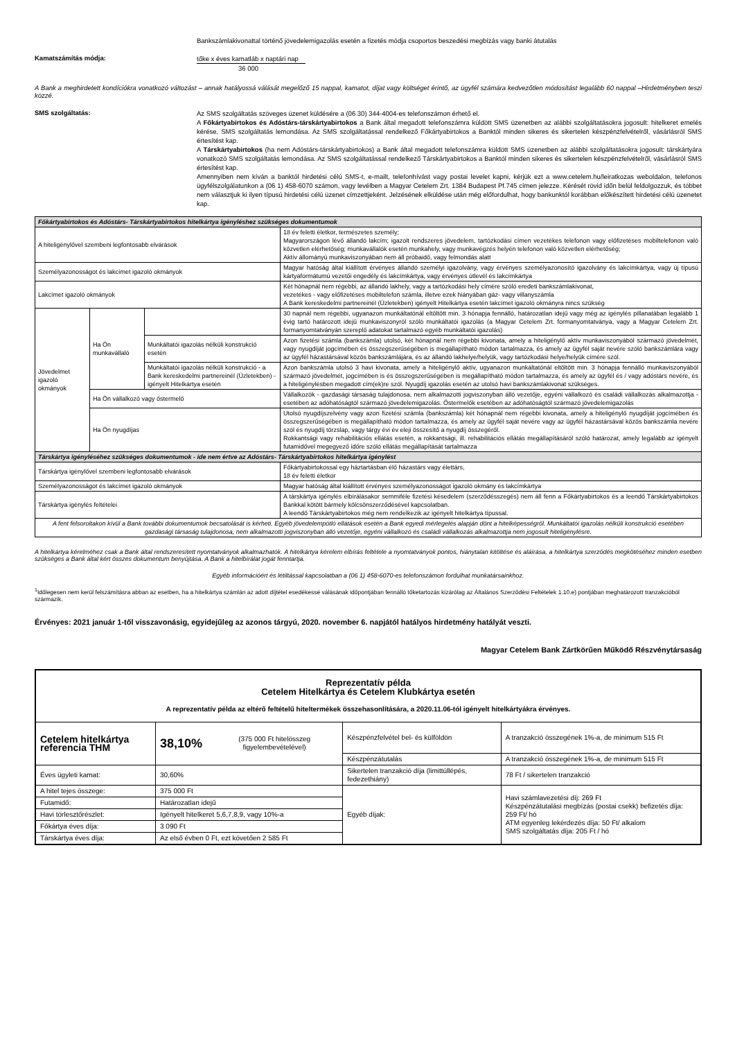Bankszámlakivonattal történő jövedelemigazolás esetén a fizetés módja csoportos beszedési megbízás vagy banki átutalás
Kamatszámítás módja:
tőke x éves kamatláb x naptári nap
36 000
A Bank a meghirdetett kondíciókra vonatkozó változást – annak hatályossá válását megelőző 15 nappal, kamatot, díjat vagy költséget érintő, az ügyfél számára kedvezőtlen módosítást legalább 60 nappal –Hirdetményben teszi közzé.
SMS szolgáltatás:
Az SMS szolgáltatás szöveges üzenet küldésére a (06 30) 344-4004-es telefonszámon érhető el.
A Főkártyabirtokos és Adóstárs-társkártyabirtokos a Bank által megadott telefonszámra küldött SMS üzenetben az alábbi szolgáltatásokra jogosult: hitelkeret emelés kérése, SMS szolgáltatás lemondása. Az SMS szolgáltatással rendelkező Főkártyabirtokos a Banktól minden sikeres és sikertelen készpénzfelvételről, vásárlásról SMS értesítést kap.
A Társkártyabirtokos (ha nem Adóstárs-társkártyabirtokos) a Bank által megadott telefonszámra küldött SMS üzenetben az alábbi szolgáltatásokra jogosult: társkártyára vonatkozó SMS szolgáltatás lemondása. Az SMS szolgáltatással rendelkező Társkártyabirtokos a Banktól minden sikeres és sikertelen készpénzfelvételről, vásárlásról SMS értesítést kap.
Amennyiben nem kíván a banktól hirdetési célú SMS-t, e-mailt, telefonhívást vagy postai levelet kapni, kérjük ezt a www.cetelem.hu/leiratkozas weboldalon, telefonos ügyfélszolgálatunkon a (06 1) 458-6070 számon, vagy levélben a Magyar Cetelem Zrt. 1384 Budapest Pf.745 címen jelezze. Kérését rövid időn belül feldolgozzuk, és többet nem választjuk ki ilyen típusú hirdetési célú üzenet címzettjeként. Jelzésének elküldése után még előfordulhat, hogy bankunktól korábban előkészített hirdetési célú üzenetet kap.
| Főkártyabirtokos és Adóstárs- Társkártyabirtokos hitelkártya igényléshez szükséges dokumentumok | | | |
| A hiteligénylővel szembeni legfontosabb elvárások | | | 18 év feletti életkor, természetes személy; Magyarországon lévő állandó lakcím; igazolt rendszeres jövedelem, tartózkodási címen vezetékes telefonon vagy előfizetéses mobiltelefonon való közvetlen elérhetőség; munkavállalók esetén munkahely, vagy munkavégzés helyén telefonon való közvetlen elérhetőség; Aktív állományú munkaviszonyában nem áll próbaidő, vagy felmondás alatt |
| Személyazonosságot és lakcímet igazoló okmányok | | | Magyar hatóság által kiállított érvényes állandó személyi igazolvány, vagy érvényes személyazonosító igazolvány és lakcímkártya, vagy új típusú kártyaformátumú vezetői engedély és lakcímkártya, vagy érvényes útlevél és lakcímkártya |
| Lakcímet igazoló okmányok | | | Két hónapnál nem régebbi, az állandó lakhely, vagy a tartózkodási hely címére szóló eredeti bankszámlakivonat, vezetékes - vagy előfizetéses mobiltelefon számla, illetve ezek hiányában gáz- vagy villanyszámla A Bank kereskedelmi partnereinél (Üzletekben) igényelt Hitelkártya esetén lakcímet igazoló okmányra nincs szükség |
| Jövedelmet igazoló okmányok | Ha Ön munkavállaló | | 30 napnál nem régebbi, ugyanazon munkáltatónál eltöltött min. 3 hónapja fennálló, határozatlan idejű vagy még az igénylés pillanatában legalább 1 évig tartó határozott idejű munkaviszonyról szóló munkáltatói igazolás (a Magyar Cetelem Zrt. formanyomtatványa, vagy a Magyar Cetelem Zrt. formanyomtatványán szereplő adatokat tartalmazó egyéb munkáltatói igazolás) |
| | | Munkáltatói igazolás nélküli konstrukció esetén | Azon fizetési számla (bankszámla) utolsó, két hónapnál nem régebbi kivonata, amely a hiteligénylő aktív munkaviszonyából származó jövedelmét, vagy nyugdíját jogcímében és összegszerűségében is megállapítható módon tartalmazza, és amely az ügyfél saját nevére szóló bankszámlára vagy az ügyfél házastársával közös bankszámlájára, és az állandó lakhelye/helyük, vagy tartózkodási helye/helyük címére szól. |
| | | Munkáltatói igazolás nélküli konstrukció - a Bank kereskedelmi partnereinél (Üzletekben) - igényelt Hitelkártya esetén | Azon bankszámla utolsó 3 havi kivonata, amely a hiteligénylő aktív, ugyanazon munkáltatónál eltöltött min. 3 hónapja fennálló munkaviszonyából származó jövedelmét, jogcímében is és összegszerűségében is megállapítható módon tartalmazza, és amely az ügyfél és / vagy adóstárs nevére, és a hiteligénylésben megadott cím(ek)re szól. Nyugdíj igazolás esetén az utolsó havi bankszámlakivonat szükséges. |
| | Ha Ön vállalkozó vagy őstermelő | | Vállalkozók - gazdasági társaság tulajdonosa, nem alkalmazotti jogviszonyban álló vezetője, egyéni vállalkozó és családi vállalkozás alkalmazottja - esetében az adóhatóságtól származó jövedelemigazolás. Őstermelők esetében az adóhatóságtól származó jövedelemigazolás |
| | Ha Ön nyugdíjas | | Utolsó nyugdíjszelvény vagy azon fizetési számla (bankszámla) két hónapnál nem régebbi kivonata, amely a hiteligénylő nyugdíját jogcímében és összegszerűségében is megállapítható módon tartalmazza, és amely az ügyfél saját nevére vagy az ügyfél házastársával közös bankszámla nevére szól és nyugdíj törzslap, vagy tárgy évi év eleji összesítő a nyugdíj összegéről. Rokkantsági vagy rehabilitációs ellátás esetén, a rokkantsági, ill. rehabilitációs ellátás megállapításáról szóló határozat, amely legalább az igényelt futamidővel megegyező időre szóló ellátás megállapítását tartalmazza |
| Társkártya igényléséhez szükséges dokumentumok - ide nem értve az Adóstárs- Társkártyabirtokos hitelkártya igénylést | | | |
| Társkártya igénylővel szembeni legfontosabb elvárások | | | Főkártyabirtokossal egy háztartásban élő házastárs vagy élettárs, 18 év feletti életkor |
| Személyazonosságot és lakcímet igazoló okmányok | | | Magyar hatóság által kiállított érvényes személyazonosságot igazoló okmány és lakcímkártya |
| Társkártya igénylés feltételei | | | A társkártya igénylés elbírálásakor semmiféle fizetési késedelem (szerződésszegés) nem áll fenn a Főkártyabirtokos és a leendő Társkártyabirtokos Bankkal kötött bármely kölcsönszerződésével kapcsolatban. A leendő Társkártyabirtokos még nem rendelkezik az igényelt hitelkártya típussal. |
| A fent felsoroltakon kívül a Bank további dokumentumok becsatolását is kérheti. Egyéb jövedelempótló ellátások esetén a Bank egyedi mérlegelés alapján dönt a hitelképességről. Munkáltatói igazolás nélküli konstrukció esetében gazdasági társaság tulajdonosa, nem alkalmazotti jogviszonyban álló vezetője, egyéni vállalkozó és családi vállalkozás alkalmazottja nem jogosult hiteligénylésre. | | | |
A hitelkártya kérelméhez csak a Bank által rendszeresített nyomtatványok alkalmazhatók. A hitelkártya kérelem elbírás feltétele a nyomtatványok pontos, hiánytalan kitöltése és aláírása, a hitelkártya szerződés megkötéséhez minden esetben szükséges a Bank által kért összes dokumentum benyújtása. A Bank a hitelbírálat jogát fenntartja.
Egyéb információért és letiltással kapcsolatban a (06 1) 458-6070-es telefonszámon fordulhat munkatársainkhoz.
<sup>1</sup> Időlegesen nem kerül felszámításra abban az esetben, ha a hitelkártya számlán az adott díjtétel esedékessé válásának időpontjában fennálló tőketartozás kizárólag az Általános Szerződési Feltételek 1.10.e) pontjában meghatározott tranzakcióból származik.
Érvényes: 2021 január 1-től visszavonásig, egyidejűleg az azonos tárgyú, 2020. november 6. napjától hatályos hirdetmény hatályát veszti.
Magyar Cetelem Bank Zártkörűen Működő Részvénytársaság
| Reprezentatív példa Cetelem Hitelkártya és Cetelem Klubkártya esetén A reprezentatív példa az eltérő feltételű hiteltermékek összehasonlítására, a 2020.11.06-tól igényelt hitelkártyákra érvényes. | | | | |
| Cetelem hitelkártya referencia THM | 38,10% | (375 000 Ft hitelösszeg figyelembevételével) | Készpénzfelvétel bel- és külföldön | A tranzakció összegének 1%-a, de minimum 515 Ft |
| | | | Készpénzátutalás | A tranzakció összegének 1%-a, de minimum 515 Ft |
| Éves ügyleti kamat: | 30,60% | | Sikertelen tranzakció díja (limittúllépés, fedezethiány) | 78 Ft / sikertelen tranzakció |
| A hitel tejes összege: | 375 000 Ft | | Egyéb díjak: | Havi számlavezetési díj: 269 Ft Készpénzátutalási megbízás (postai csekk) befizetés díja: 259 Ft/ hó ATM egyenleg lekérdezés díja: 50 Ft/ alkalom SMS szolgáltatás díja: 205 Ft / hó |
| Futamidő: | Határozatlan idejű | | | |
| Havi törlesztőrészlet: | Igényelt hitelkeret 5,6,7,8,9, vagy 10%-a | | | |
| Főkártya éves díja: | 3 090 Ft | | | |
| Társkártya éves díja: | Az első évben 0 Ft, ezt követően 2 585 Ft | | | |